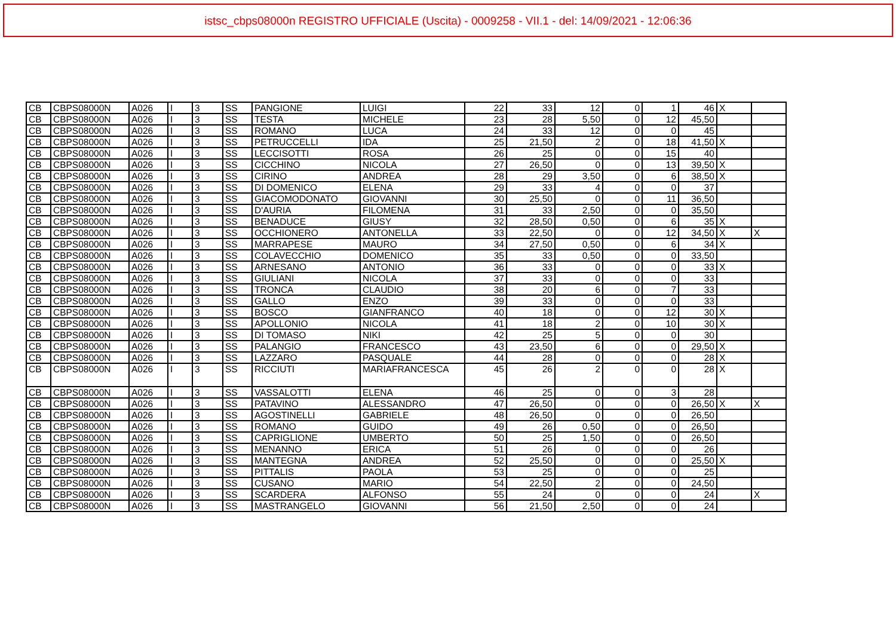istsc_cbps08000n REGISTRO UFFICIALE (Uscita) - 0009258 - VII.1 - del: 14/09/2021 - 12:06:36
| CB | CBPS08000N | A026 | I | 3 | SS | PANGIONE | LUIGI | 22 | 33 | 12 | 0 | 1 | 46 | X | |
| CB | CBPS08000N | A026 | I | 3 | SS | TESTA | MICHELE | 23 | 28 | 5,50 | 0 | 12 | 45,50 | | |
| CB | CBPS08000N | A026 | I | 3 | SS | ROMANO | LUCA | 24 | 33 | 12 | 0 | 0 | 45 | | |
| CB | CBPS08000N | A026 | I | 3 | SS | PETRUCCELLI | IDA | 25 | 21,50 | 2 | 0 | 18 | 41,50 | X | |
| CB | CBPS08000N | A026 | I | 3 | SS | LECCISOTTI | ROSA | 26 | 25 | 0 | 0 | 15 | 40 | | |
| CB | CBPS08000N | A026 | I | 3 | SS | CICCHINO | NICOLA | 27 | 26,50 | 0 | 0 | 13 | 39,50 | X | |
| CB | CBPS08000N | A026 | I | 3 | SS | CIRINO | ANDREA | 28 | 29 | 3,50 | 0 | 6 | 38,50 | X | |
| CB | CBPS08000N | A026 | I | 3 | SS | DI DOMENICO | ELENA | 29 | 33 | 4 | 0 | 0 | 37 | | |
| CB | CBPS08000N | A026 | I | 3 | SS | GIACOMODONATO | GIOVANNI | 30 | 25,50 | 0 | 0 | 11 | 36,50 | | |
| CB | CBPS08000N | A026 | I | 3 | SS | D'AURIA | FILOMENA | 31 | 33 | 2,50 | 0 | 0 | 35,50 | | |
| CB | CBPS08000N | A026 | I | 3 | SS | BENADUCE | GIUSY | 32 | 28,50 | 0,50 | 0 | 6 | 35 | X | |
| CB | CBPS08000N | A026 | I | 3 | SS | OCCHIONERO | ANTONELLA | 33 | 22,50 | 0 | 0 | 12 | 34,50 | X | X |
| CB | CBPS08000N | A026 | I | 3 | SS | MARRAPESE | MAURO | 34 | 27,50 | 0,50 | 0 | 6 | 34 | X | |
| CB | CBPS08000N | A026 | I | 3 | SS | COLAVECCHIO | DOMENICO | 35 | 33 | 0,50 | 0 | 0 | 33,50 | | |
| CB | CBPS08000N | A026 | I | 3 | SS | ARNESANO | ANTONIO | 36 | 33 | 0 | 0 | 0 | 33 | X | |
| CB | CBPS08000N | A026 | I | 3 | SS | GIULIANI | NICOLA | 37 | 33 | 0 | 0 | 0 | 33 | | |
| CB | CBPS08000N | A026 | I | 3 | SS | TRONCA | CLAUDIO | 38 | 20 | 6 | 0 | 7 | 33 | | |
| CB | CBPS08000N | A026 | I | 3 | SS | GALLO | ENZO | 39 | 33 | 0 | 0 | 0 | 33 | | |
| CB | CBPS08000N | A026 | I | 3 | SS | BOSCO | GIANFRANCO | 40 | 18 | 0 | 0 | 12 | 30 | X | |
| CB | CBPS08000N | A026 | I | 3 | SS | APOLLONIO | NICOLA | 41 | 18 | 2 | 0 | 10 | 30 | X | |
| CB | CBPS08000N | A026 | I | 3 | SS | DI TOMASO | NIKI | 42 | 25 | 5 | 0 | 0 | 30 | | |
| CB | CBPS08000N | A026 | I | 3 | SS | PALANGIO | FRANCESCO | 43 | 23,50 | 6 | 0 | 0 | 29,50 | X | |
| CB | CBPS08000N | A026 | I | 3 | SS | LAZZARO | PASQUALE | 44 | 28 | 0 | 0 | 0 | 28 | X | |
| CB | CBPS08000N | A026 | I | 3 | SS | RICCIUTI | MARIAFRANCESCA | 45 | 26 | 2 | 0 | 0 | 28 | X | |
| CB | CBPS08000N | A026 | I | 3 | SS | VASSALOTTI | ELENA | 46 | 25 | 0 | 0 | 3 | 28 | | |
| CB | CBPS08000N | A026 | I | 3 | SS | PATAVINO | ALESSANDRO | 47 | 26,50 | 0 | 0 | 0 | 26,50 | X | X |
| CB | CBPS08000N | A026 | I | 3 | SS | AGOSTINELLI | GABRIELE | 48 | 26,50 | 0 | 0 | 0 | 26,50 | | |
| CB | CBPS08000N | A026 | I | 3 | SS | ROMANO | GUIDO | 49 | 26 | 0,50 | 0 | 0 | 26,50 | | |
| CB | CBPS08000N | A026 | I | 3 | SS | CAPRIGLIONE | UMBERTO | 50 | 25 | 1,50 | 0 | 0 | 26,50 | | |
| CB | CBPS08000N | A026 | I | 3 | SS | MENANNO | ERICA | 51 | 26 | 0 | 0 | 0 | 26 | | |
| CB | CBPS08000N | A026 | I | 3 | SS | MANTEGNA | ANDREA | 52 | 25,50 | 0 | 0 | 0 | 25,50 | X | |
| CB | CBPS08000N | A026 | I | 3 | SS | PITTALIS | PAOLA | 53 | 25 | 0 | 0 | 0 | 25 | | |
| CB | CBPS08000N | A026 | I | 3 | SS | CUSANO | MARIO | 54 | 22,50 | 2 | 0 | 0 | 24,50 | | |
| CB | CBPS08000N | A026 | I | 3 | SS | SCARDERA | ALFONSO | 55 | 24 | 0 | 0 | 0 | 24 | | X |
| CB | CBPS08000N | A026 | I | 3 | SS | MASTRANGELO | GIOVANNI | 56 | 21,50 | 2,50 | 0 | 0 | 24 | | |